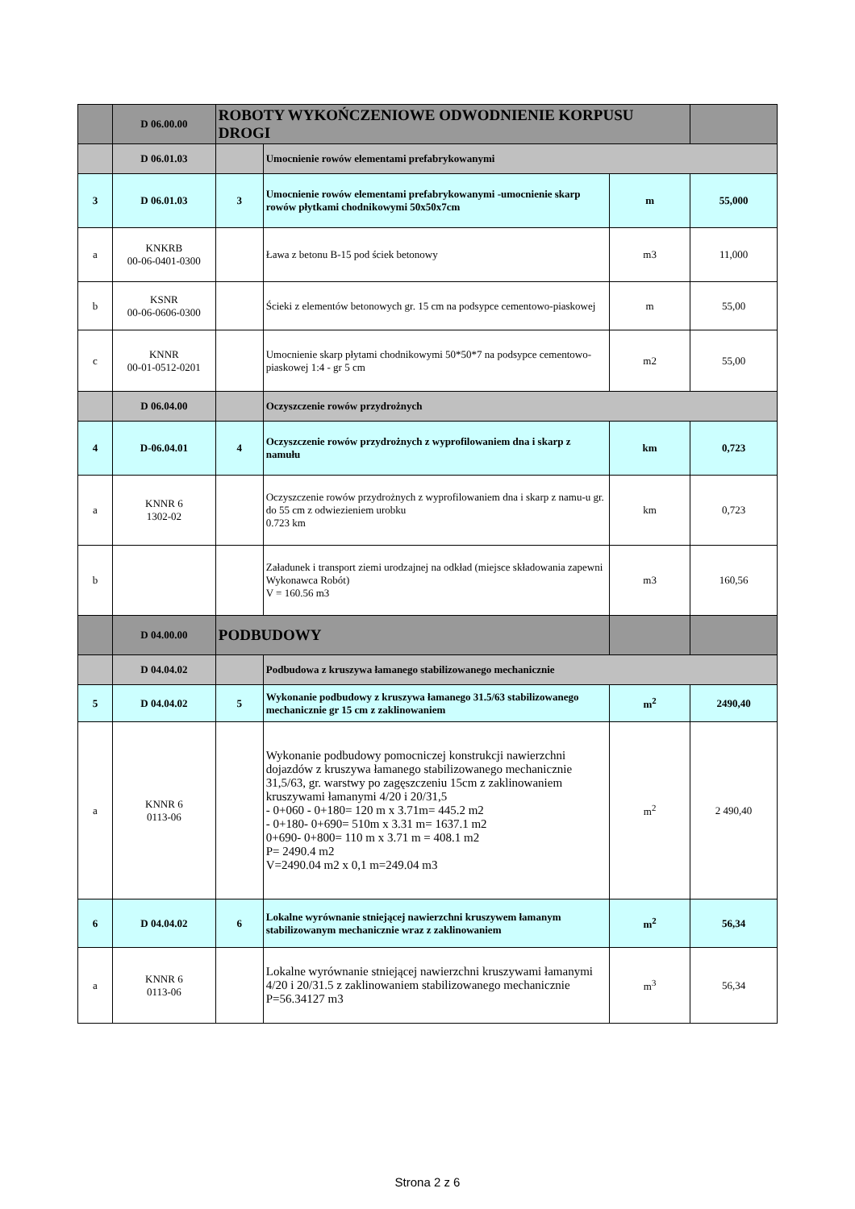| | D 06.00.00 | ROBOTY WYKOŃCZENIOWE ODWODNIENIE KORPUSU DROGI | | | |
| | D 06.01.03 | | Umocnienie rowów elementami prefabrykowanymi | | |
| 3 | D 06.01.03 | 3 | Umocnienie rowów elementami prefabrykowanymi -umocnienie skarp rowów płytkami chodnikowymi 50x50x7cm | m | 55,000 |
| a | KNKRB 00-06-0401-0300 | | Ława z betonu B-15 pod ściek betonowy | m3 | 11,000 |
| b | KSNR 00-06-0606-0300 | | Ścieki z elementów betonowych gr. 15 cm na podsypce cementowo-piaskowej | m | 55,00 |
| c | KNNR 00-01-0512-0201 | | Umocnienie skarp płytami chodnikowymi 50*50*7 na podsypce cementowo-piaskowej 1:4 - gr 5 cm | m2 | 55,00 |
| | D 06.04.00 | | Oczyszczenie rowów przydrożnych | | |
| 4 | D-06.04.01 | 4 | Oczyszczenie rowów przydrożnych z wyprofilowaniem dna i skarp z namułu | km | 0,723 |
| a | KNNR 6 1302-02 | | Oczyszczenie rowów przydrożnych z wyprofilowaniem dna i skarp z namu-u gr. do 55 cm z odwiezieniem urobku 0.723 km | km | 0,723 |
| b | | | Załadunek i transport ziemi urodzajnej na odkład (miejsce składowania zapewni Wykonawca Robót) V = 160.56 m3 | m3 | 160,56 |
| | D 04.00.00 | PODBUDOWY | | | |
| | D 04.04.02 | | Podbudowa z kruszywa łamanego stabilizowanego mechanicznie | | |
| 5 | D 04.04.02 | 5 | Wykonanie podbudowy z kruszywa łamanego 31.5/63 stabilizowanego mechanicznie gr 15 cm z zaklinowaniem | m<sup>2</sup> | 2490,40 |
| a | KNNR 6 0113-06 | | Wykonanie podbudowy pomocniczej konstrukcji nawierzchni dojazdów z kruszywa łamanego stabilizowanego mechanicznie 31,5/63, gr. warstwy po zagęszczeniu 15cm z zaklinowaniem kruszywami łamanymi 4/20 i 20/31,5 - 0+060 - 0+180= 120 m x 3.71m= 445.2 m2 - 0+180- 0+690= 510m x 3.31 m= 1637.1 m2 0+690- 0+800= 110 m x 3.71 m = 408.1 m2 P= 2490.4 m2 V=2490.04 m2 x 0,1 m=249.04 m3 | m<sup>2</sup> | 2 490,40 |
| 6 | D 04.04.02 | 6 | Lokalne wyrównanie stniejącej nawierzchni kruszywem łamanym stabilizowanym mechanicznie wraz z zaklinowaniem | m<sup>2</sup> | 56,34 |
| a | KNNR 6 0113-06 | | Lokalne wyrównanie stniejącej nawierzchni kruszywami łamanymi 4/20 i 20/31.5 z zaklinowaniem stabilizowanego mechanicznie P=56.34127 m3 | m<sup>3</sup> | 56,34 |
Strona 2 z 6